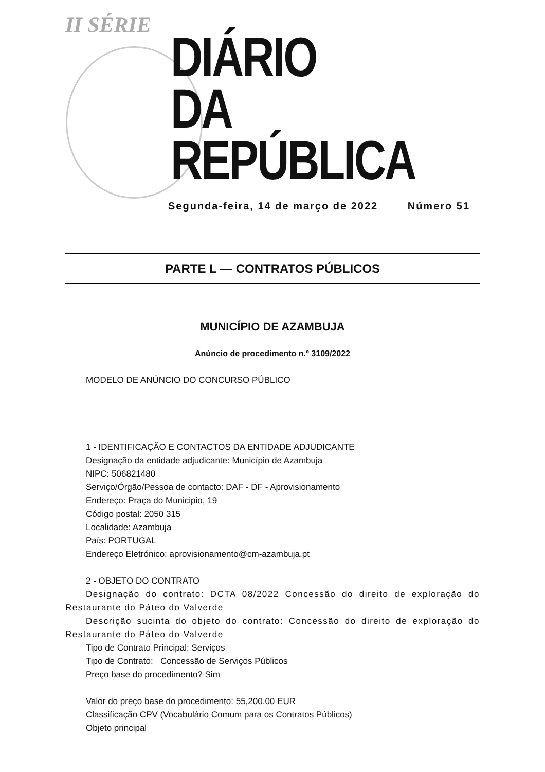II SÉRIE
DIÁRIO
DA REPÚBLICA
Segunda-feira, 14 de março de 2022 Número 51
PARTE L — CONTRATOS PÚBLICOS
MUNICÍPIO DE AZAMBUJA
Anúncio de procedimento n.º 3109/2022
MODELO DE ANÚNCIO DO CONCURSO PÚBLICO
1 - IDENTIFICAÇÃO E CONTACTOS DA ENTIDADE ADJUDICANTE
Designação da entidade adjudicante: Município de Azambuja
NIPC: 506821480
Serviço/Órgão/Pessoa de contacto: DAF - DF - Aprovisionamento
Endereço: Praça do Municipio, 19
Código postal: 2050 315
Localidade: Azambuja
País: PORTUGAL
Endereço Eletrónico: aprovisionamento@cm-azambuja.pt
2 - OBJETO DO CONTRATO
Designação do contrato: DCTA 08/2022 Concessão do direito de exploração do Restaurante do Páteo do Valverde
Descrição sucinta do objeto do contrato: Concessão do direito de exploração do Restaurante do Páteo do Valverde
Tipo de Contrato Principal: Serviços
Tipo de Contrato: Concessão de Serviços Públicos
Preço base do procedimento? Sim
Valor do preço base do procedimento: 55,200.00 EUR
Classificação CPV (Vocabulário Comum para os Contratos Públicos)
Objeto principal